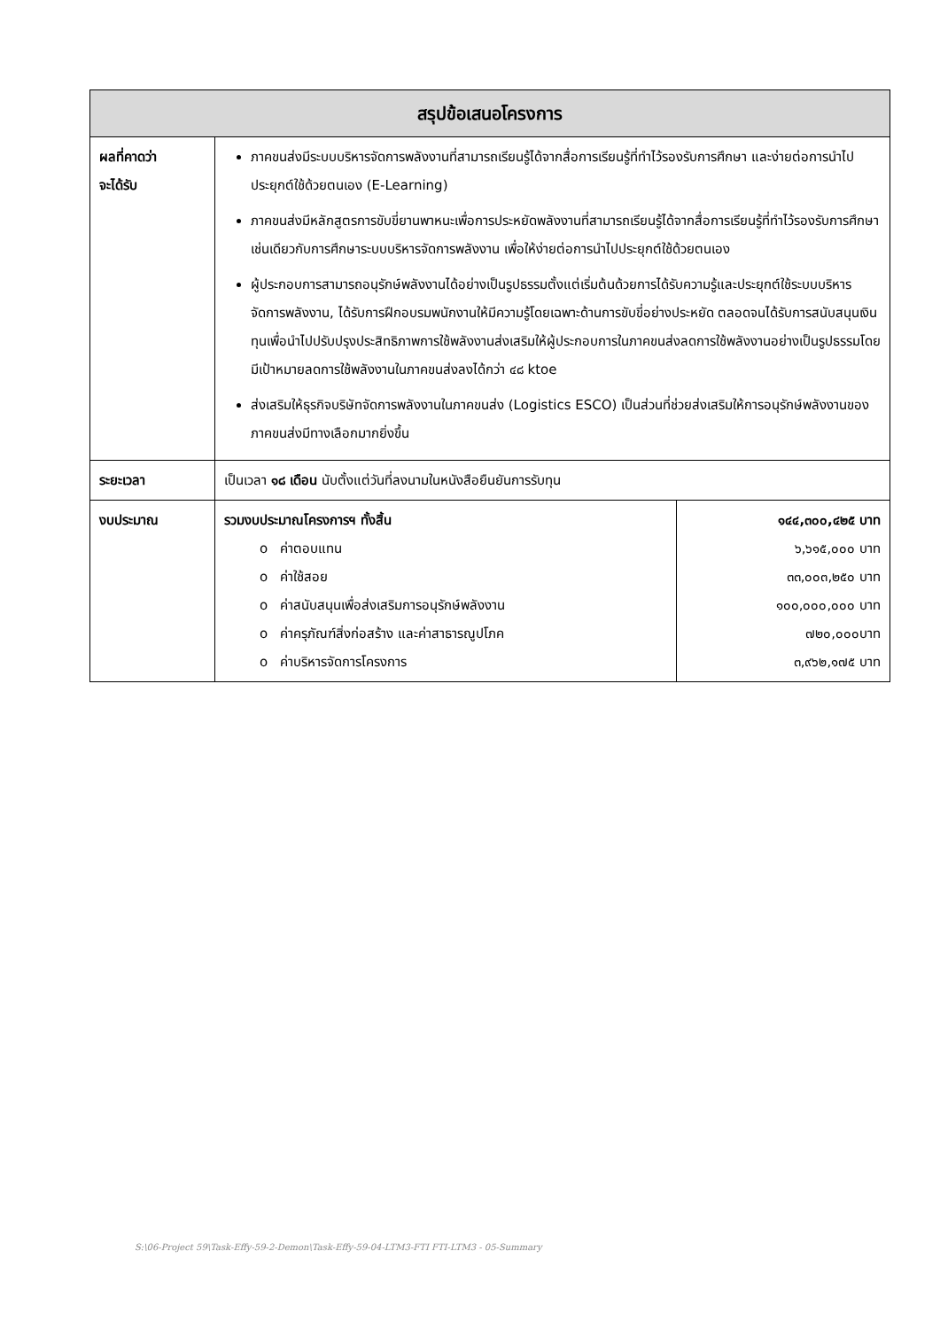| สรุปข้อเสนอโครงการ | | |
| --- | --- | --- |
| ผลที่คาดว่า จะได้รับ | ภาคขนส่งมีระบบบริหารจัดการพลังงานที่สามารถเรียนรู้ได้จากสื่อการเรียนรู้ที่ทำไว้รองรับการศึกษา และง่ายต่อการนำไปประยุกต์ใช้ด้วยตนเอง (E-Learning) ภาคขนส่งมีหลักสูตรการขับขี่ยานพาหนะเพื่อการประหยัดพลังงานที่สามารถเรียนรู้ได้จากสื่อการเรียนรู้ที่ทำไว้รองรับการศึกษา เช่นเดียวกับการศึกษาระบบบริหารจัดการพลังงาน เพื่อให้ง่ายต่อการนำไปประยุกต์ใช้ด้วยตนเอง ผู้ประกอบการสามารถอนุรักษ์พลังงานได้อย่างเป็นรูปธรรมตั้งแต่เริ่มต้นด้วยการได้รับความรู้และประยุกต์ใช้ระบบบริหารจัดการพลังงาน, ได้รับการฝึกอบรมพนักงานให้มีความรู้โดยเฉพาะด้านการขับขี่อย่างประหยัด ตลอดจนได้รับการสนับสนุนเงินทุนเพื่อนำไปปรับปรุงประสิทธิภาพการใช้พลังงานส่งเสริมให้ผู้ประกอบการในภาคขนส่งลดการใช้พลังงานอย่างเป็นรูปธรรมโดยมีเป้าหมายลดการใช้พลังงานในภาคขนส่งลงได้กว่า ๔๘ ktoe ส่งเสริมให้ธุรกิจบริษัทจัดการพลังงานในภาคขนส่ง (Logistics ESCO) เป็นส่วนที่ช่วยส่งเสริมให้การอนุรักษ์พลังงานของภาคขนส่งมีทางเลือกมากยิ่งขึ้น | |
| ระยะเวลา | เป็นเวลา ๑๘ เดือน นับตั้งแต่วันที่ลงนามในหนังสือยืนยันการรับทุน | |
| งบประมาณ | รวมงบประมาณโครงการฯ ทั้งสิ้น o ค่าตอบแทน o ค่าใช้สอย o ค่าสนับสนุนเพื่อส่งเสริมการอนุรักษ์พลังงาน o ค่าครุภัณฑ์สิ่งก่อสร้าง และค่าสาธารณูปโภค o ค่าบริหารจัดการโครงการ | ๑๔๔,๓๐๐,๔๒๕ บาท ๖,๖๑๕,๐๐๐ บาท ๓๓,๐๐๓,๒๕๐ บาท ๑๐๐,๐๐๐,๐๐๐ บาท ๗๒๐,๐๐๐บาท ๓,๙๖๒,๑๗๕ บาท |
S:\06-Project 59\Task-Effy-59-2-Demon\Task-Effy-59-04-LTM3-FTI FTI-LTM3 - 05-Summary